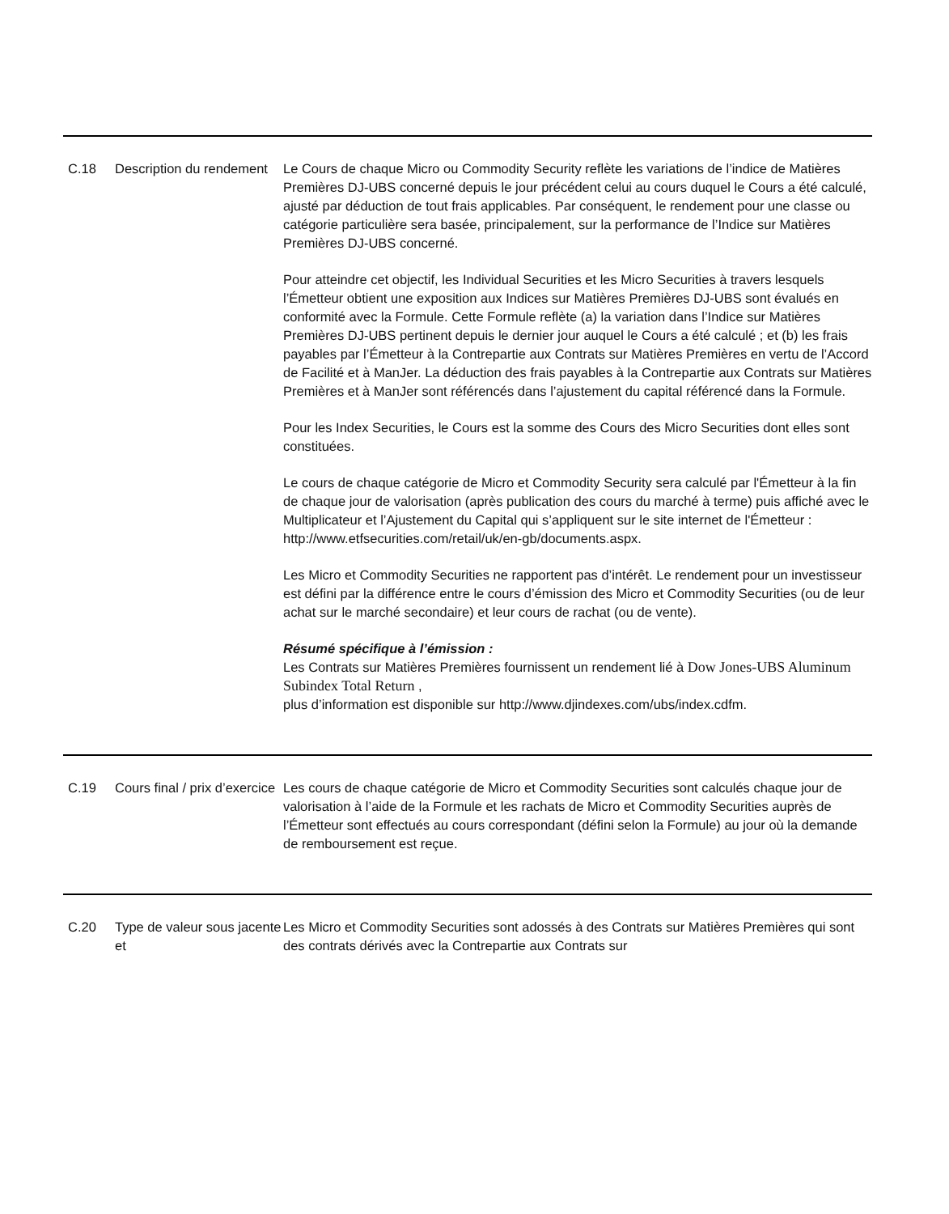| C.18 | Description du rendement | Le Cours de chaque Micro ou Commodity Security reflète les variations de l’indice de Matières Premières DJ-UBS concerné depuis le jour précédent celui au cours duquel le Cours a été calculé, ajusté par déduction de tout frais applicables. Par conséquent, le rendement pour une classe ou catégorie particulière sera basée, principalement, sur la performance de l’Indice sur Matières Premières DJ-UBS concerné. Pour atteindre cet objectif, les Individual Securities et les Micro Securities à travers lesquels l’Émetteur obtient une exposition aux Indices sur Matières Premières DJ-UBS sont évalués en conformité avec la Formule. Cette Formule reflète (a) la variation dans l’Indice sur Matières Premières DJ-UBS pertinent depuis le dernier jour auquel le Cours a été calculé ; et (b) les frais payables par l’Émetteur à la Contrepartie aux Contrats sur Matières Premières en vertu de l’Accord de Facilité et à ManJer. La déduction des frais payables à la Contrepartie aux Contrats sur Matières Premières et à ManJer sont référencés dans l’ajustement du capital référencé dans la Formule. Pour les Index Securities, le Cours est la somme des Cours des Micro Securities dont elles sont constituées. Le cours de chaque catégorie de Micro et Commodity Security sera calculé par l'Émetteur à la fin de chaque jour de valorisation (après publication des cours du marché à terme) puis affiché avec le Multiplicateur et l’Ajustement du Capital qui s’appliquent sur le site internet de l'Émetteur : http://www.etfsecurities.com/retail/uk/en-gb/documents.aspx. Les Micro et Commodity Securities ne rapportent pas d’intérêt. Le rendement pour un investisseur est défini par la différence entre le cours d’émission des Micro et Commodity Securities (ou de leur achat sur le marché secondaire) et leur cours de rachat (ou de vente). Résumé spécifique à l’émission : Les Contrats sur Matières Premières fournissent un rendement lié à Dow Jones-UBS Aluminum Subindex Total Return , plus d’information est disponible sur http://www.djindexes.com/ubs/index.cdfm. |
| C.19 | Cours final / prix d’exercice | Les cours de chaque catégorie de Micro et Commodity Securities sont calculés chaque jour de valorisation à l’aide de la Formule et les rachats de Micro et Commodity Securities auprès de l’Émetteur sont effectués au cours correspondant (défini selon la Formule) au jour où la demande de remboursement est reçue. |
| C.20 | Type de valeur sous jacente et | Les Micro et Commodity Securities sont adossés à des Contrats sur Matières Premières qui sont des contrats dérivés avec la Contrepartie aux Contrats sur |